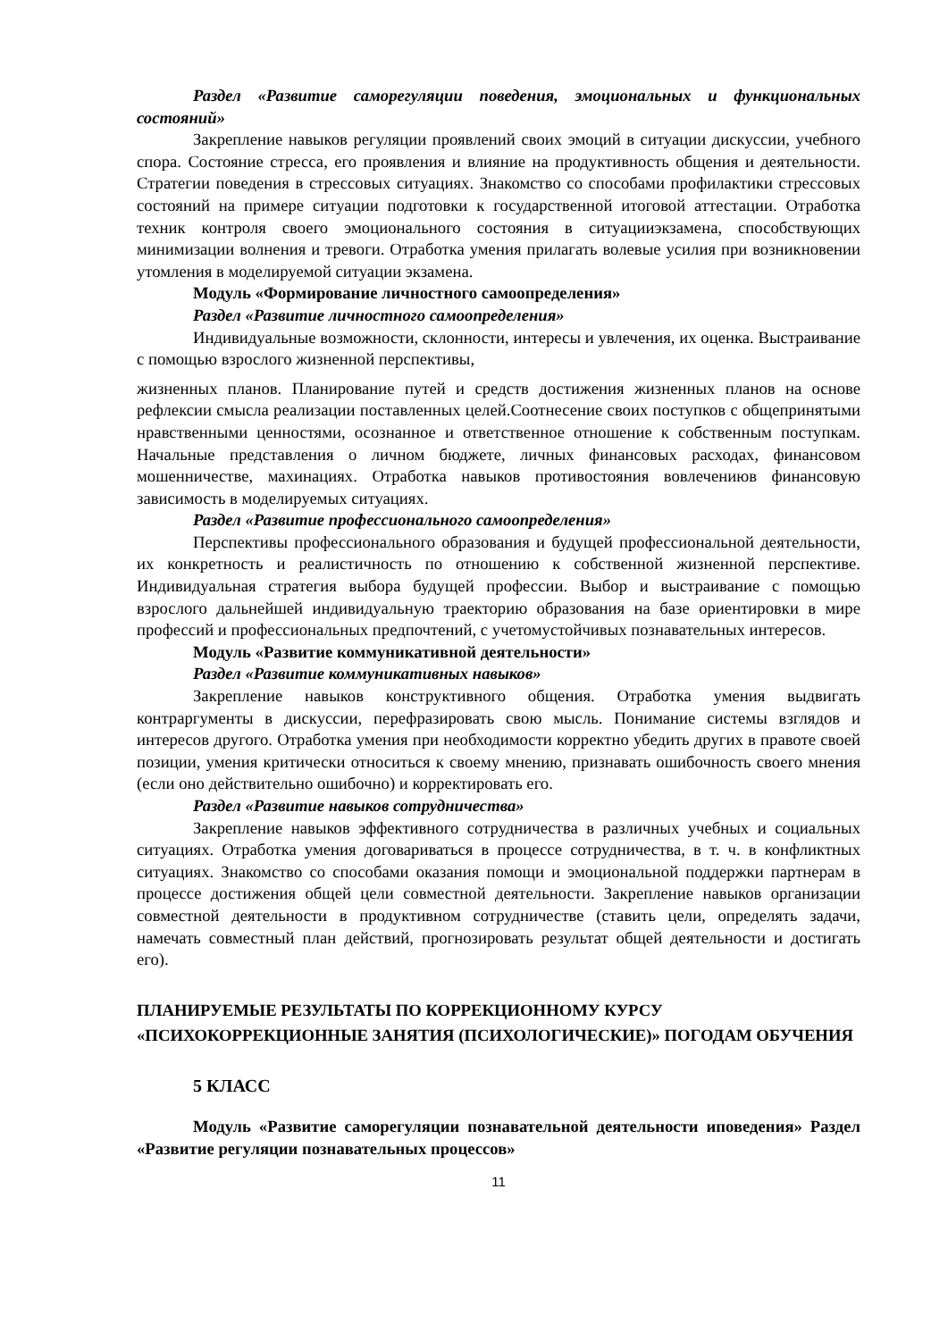Раздел «Развитие саморегуляции поведения, эмоциональных и функциональных состояний»
Закрепление навыков регуляции проявлений своих эмоций в ситуации дискуссии, учебного спора. Состояние стресса, его проявления и влияние на продуктивность общения и деятельности. Стратегии поведения в стрессовых ситуациях. Знакомство со способами профилактики стрессовых состояний на примере ситуации подготовки к государственной итоговой аттестации. Отработка техник контроля своего эмоционального состояния в ситуацииэкзамена, способствующих минимизации волнения и тревоги. Отработка умения прилагать волевые усилия при возникновении утомления в моделируемой ситуации экзамена.
Модуль «Формирование личностного самоопределения»
Раздел «Развитие личностного самоопределения»
Индивидуальные возможности, склонности, интересы и увлечения, их оценка. Выстраивание с помощью взрослого жизненной перспективы,
жизненных планов. Планирование путей и средств достижения жизненных планов на основе рефлексии смысла реализации поставленных целей.Соотнесение своих поступков с общепринятыми нравственными ценностями, осознанное и ответственное отношение к собственным поступкам. Начальные представления о личном бюджете, личных финансовых расходах, финансовом мошенничестве, махинациях. Отработка навыков противостояния вовлечениюв финансовую зависимость в моделируемых ситуациях.
Раздел «Развитие профессионального самоопределения»
Перспективы профессионального образования и будущей профессиональной деятельности, их конкретность и реалистичность по отношению к собственной жизненной перспективе. Индивидуальная стратегия выбора будущей профессии. Выбор и выстраивание с помощью взрослого дальнейшей индивидуальную траекторию образования на базе ориентировки в мире профессий и профессиональных предпочтений, с учетомустойчивых познавательных интересов.
Модуль «Развитие коммуникативной деятельности»
Раздел «Развитие коммуникативных навыков»
Закрепление навыков конструктивного общения. Отработка умения выдвигать контраргументы в дискуссии, перефразировать свою мысль. Понимание системы взглядов и интересов другого. Отработка умения при необходимости корректно убедить других в правоте своей позиции, умения критически относиться к своему мнению, признавать ошибочность своего мнения (если оно действительно ошибочно) и корректировать его.
Раздел «Развитие навыков сотрудничества»
Закрепление навыков эффективного сотрудничества в различных учебных и социальных ситуациях. Отработка умения договариваться в процессе сотрудничества, в т. ч. в конфликтных ситуациях. Знакомство со способами оказания помощи и эмоциональной поддержки партнерам в процессе достижения общей цели совместной деятельности. Закрепление навыков организации совместной деятельности в продуктивном сотрудничестве (ставить цели, определять задачи, намечать совместный план действий, прогнозировать результат общей деятельности и достигать его).
ПЛАНИРУЕМЫЕ РЕЗУЛЬТАТЫ ПО КОРРЕКЦИОННОМУ КУРСУ «ПСИХОКОРРЕКЦИОННЫЕ ЗАНЯТИЯ (ПСИХОЛОГИЧЕСКИЕ)» ПОГОДАМ ОБУЧЕНИЯ
5 КЛАСС
Модуль «Развитие саморегуляции познавательной деятельности иповедения» Раздел «Развитие регуляции познавательных процессов»
11